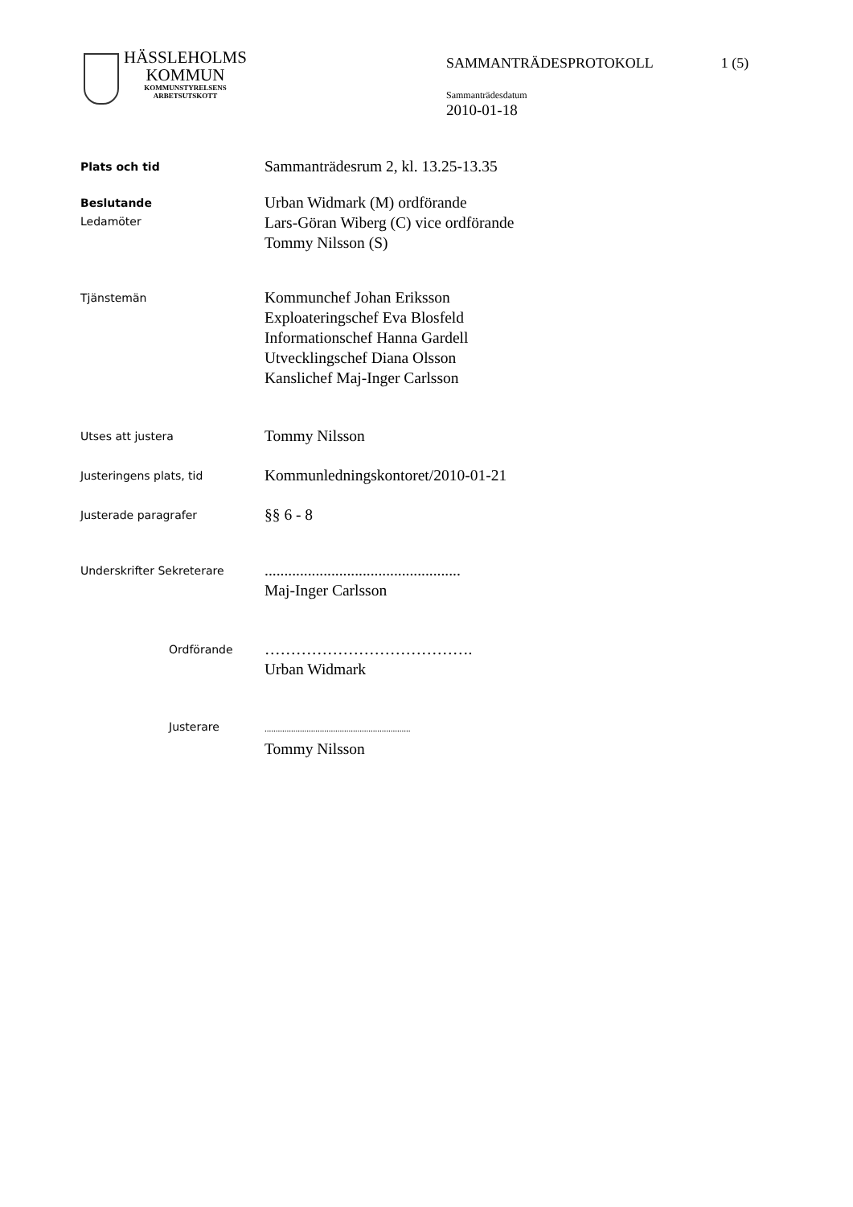HÄSSLEHOLMS
KOMMUN
KOMMUNSTYRELSENS
ARBETSUTSKOTT
SAMMANTRÄDESPROTOKOLL 1 (5)
Sammanträdesdatum
2010-01-18
Plats och tid
Sammanträdesrum 2, kl. 13.25-13.35
Beslutande
Ledamöter
Urban Widmark (M) ordförande
Lars-Göran Wiberg (C) vice ordförande
Tommy Nilsson (S)
Tjänstemän
Kommunchef Johan Eriksson
Exploateringschef Eva Blosfeld
Informationschef Hanna Gardell
Utvecklingschef Diana Olsson
Kanslichef Maj-Inger Carlsson
Utses att justera
Tommy Nilsson
Justeringens plats, tid
Kommunledningskontoret/2010-01-21
Justerade paragrafer
§§ 6 - 8
Underskrifter Sekreterare
..................................................
Maj-Inger Carlsson
Ordförande
………………………………….
Urban Widmark
Justerare
..................................................................
Tommy Nilsson